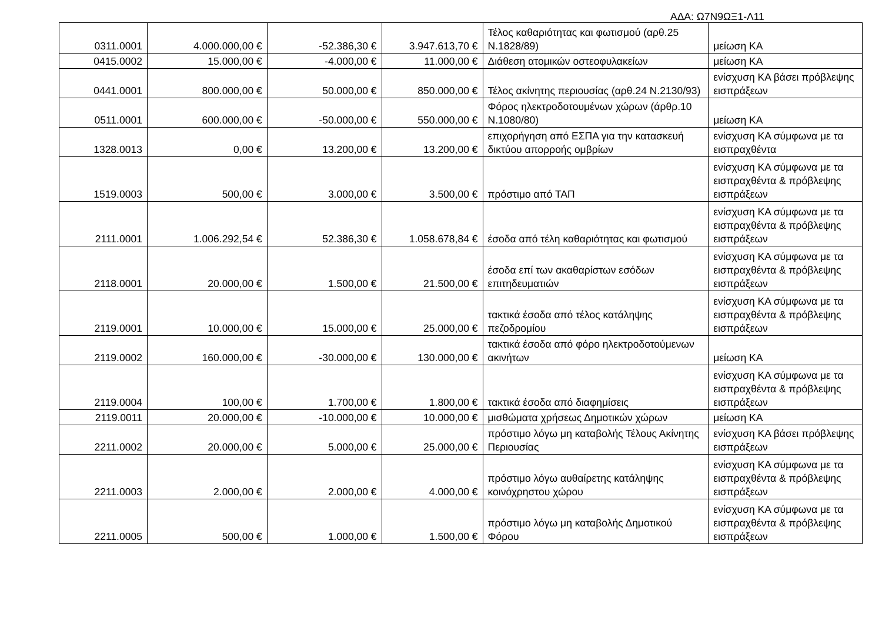ΑΔΑ: Ω7Ν9ΩΞ1-Λ11
| 0311.0001 | 4.000.000,00 € | -52.386,30 € | 3.947.613,70 € | Τέλος καθαριότητας και φωτισμού (αρθ.25 Ν.1828/89) | μείωση ΚΑ |
| 0415.0002 | 15.000,00 € | -4.000,00 € | 11.000,00 € | Διάθεση ατομικών οστεοφυλακείων | μείωση ΚΑ |
| 0441.0001 | 800.000,00 € | 50.000,00 € | 850.000,00 € | Τέλος ακίνητης περιουσίας (αρθ.24 Ν.2130/93) | ενίσχυση ΚΑ βάσει πρόβλεψης εισπράξεων |
| 0511.0001 | 600.000,00 € | -50.000,00 € | 550.000,00 € | Φόρος ηλεκτροδοτουμένων χώρων (άρθρ.10 Ν.1080/80) | μείωση ΚΑ |
| 1328.0013 | 0,00 € | 13.200,00 € | 13.200,00 € | επιχορήγηση από ΕΣΠΑ για την κατασκευή δικτύου απορροής ομβρίων | ενίσχυση ΚΑ σύμφωνα με τα εισπραχθέντα |
| 1519.0003 | 500,00 € | 3.000,00 € | 3.500,00 € | πρόστιμο από ΤΑΠ | ενίσχυση ΚΑ σύμφωνα με τα εισπραχθέντα & πρόβλεψης εισπράξεων |
| 2111.0001 | 1.006.292,54 € | 52.386,30 € | 1.058.678,84 € | έσοδα από τέλη καθαριότητας και φωτισμού | ενίσχυση ΚΑ σύμφωνα με τα εισπραχθέντα & πρόβλεψης εισπράξεων |
| 2118.0001 | 20.000,00 € | 1.500,00 € | 21.500,00 € | έσοδα επί των ακαθαρίστων εσόδων επιτηδευματιών | ενίσχυση ΚΑ σύμφωνα με τα εισπραχθέντα & πρόβλεψης εισπράξεων |
| 2119.0001 | 10.000,00 € | 15.000,00 € | 25.000,00 € | τακτικά έσοδα από τέλος κατάληψης πεζοδρομίου | ενίσχυση ΚΑ σύμφωνα με τα εισπραχθέντα & πρόβλεψης εισπράξεων |
| 2119.0002 | 160.000,00 € | -30.000,00 € | 130.000,00 € | τακτικά έσοδα από φόρο ηλεκτροδοτούμενων ακινήτων | μείωση ΚΑ |
| 2119.0004 | 100,00 € | 1.700,00 € | 1.800,00 € | τακτικά έσοδα από διαφημίσεις | ενίσχυση ΚΑ σύμφωνα με τα εισπραχθέντα & πρόβλεψης εισπράξεων |
| 2119.0011 | 20.000,00 € | -10.000,00 € | 10.000,00 € | μισθώματα χρήσεως Δημοτικών χώρων | μείωση ΚΑ |
| 2211.0002 | 20.000,00 € | 5.000,00 € | 25.000,00 € | πρόστιμο λόγω μη καταβολής Τέλους Ακίνητης Περιουσίας | ενίσχυση ΚΑ βάσει πρόβλεψης εισπράξεων |
| 2211.0003 | 2.000,00 € | 2.000,00 € | 4.000,00 € | πρόστιμο λόγω αυθαίρετης κατάληψης κοινόχρηστου χώρου | ενίσχυση ΚΑ σύμφωνα με τα εισπραχθέντα & πρόβλεψης εισπράξεων |
| 2211.0005 | 500,00 € | 1.000,00 € | 1.500,00 € | πρόστιμο λόγω μη καταβολής Δημοτικού Φόρου | ενίσχυση ΚΑ σύμφωνα με τα εισπραχθέντα & πρόβλεψης εισπράξεων |